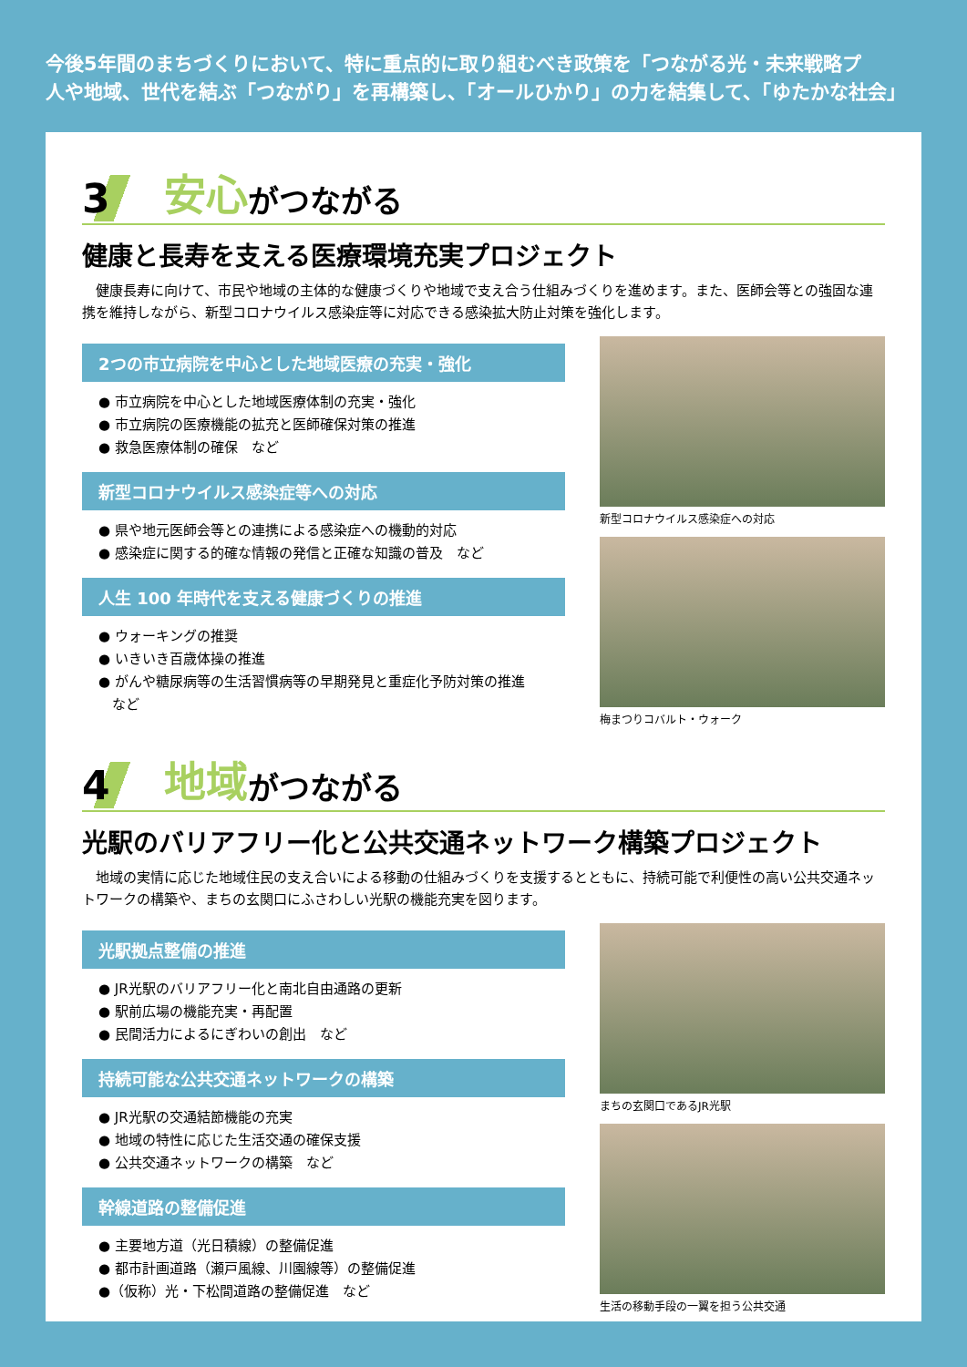今後5年間のまちづくりにおいて、特に重点的に取り組むべき政策を「つながる光・未来戦略プ
人や地域、世代を結ぶ「つながり」を再構築し、「オールひかり」の力を結集して、「ゆたかな社会」
3 安心 がつながる
健康と長寿を支える医療環境充実プロジェクト
健康長寿に向けて、市民や地域の主体的な健康づくりや地域で支え合う仕組みづくりを進めます。また、医師会等との強固な連携を維持しながら、新型コロナウイルス感染症等に対応できる感染拡大防止対策を強化します。
2つの市立病院を中心とした地域医療の充実・強化
● 市立病院を中心とした地域医療体制の充実・強化
● 市立病院の医療機能の拡充と医師確保対策の推進
● 救急医療体制の確保　など
新型コロナウイルス感染症等への対応
● 県や地元医師会等との連携による感染症への機動的対応
● 感染症に関する的確な情報の発信と正確な知識の普及　など
人生 100 年時代を支える健康づくりの推進
● ウォーキングの推奨
● いきいき百歳体操の推進
● がんや糖尿病等の生活習慣病等の早期発見と重症化予防対策の推進
　など
新型コロナウイルス感染症への対応
梅まつりコバルト・ウォーク
4 地域 がつながる
光駅のバリアフリー化と公共交通ネットワーク構築プロジェクト
地域の実情に応じた地域住民の支え合いによる移動の仕組みづくりを支援するとともに、持続可能で利便性の高い公共交通ネットワークの構築や、まちの玄関口にふさわしい光駅の機能充実を図ります。
光駅拠点整備の推進
● JR光駅のバリアフリー化と南北自由通路の更新
● 駅前広場の機能充実・再配置
● 民間活力によるにぎわいの創出　など
持続可能な公共交通ネットワークの構築
● JR光駅の交通結節機能の充実
● 地域の特性に応じた生活交通の確保支援
● 公共交通ネットワークの構築　など
幹線道路の整備促進
● 主要地方道（光日積線）の整備促進
● 都市計画道路（瀬戸風線、川園線等）の整備促進
●（仮称）光・下松間道路の整備促進　など
まちの玄関口であるJR光駅
生活の移動手段の一翼を担う公共交通